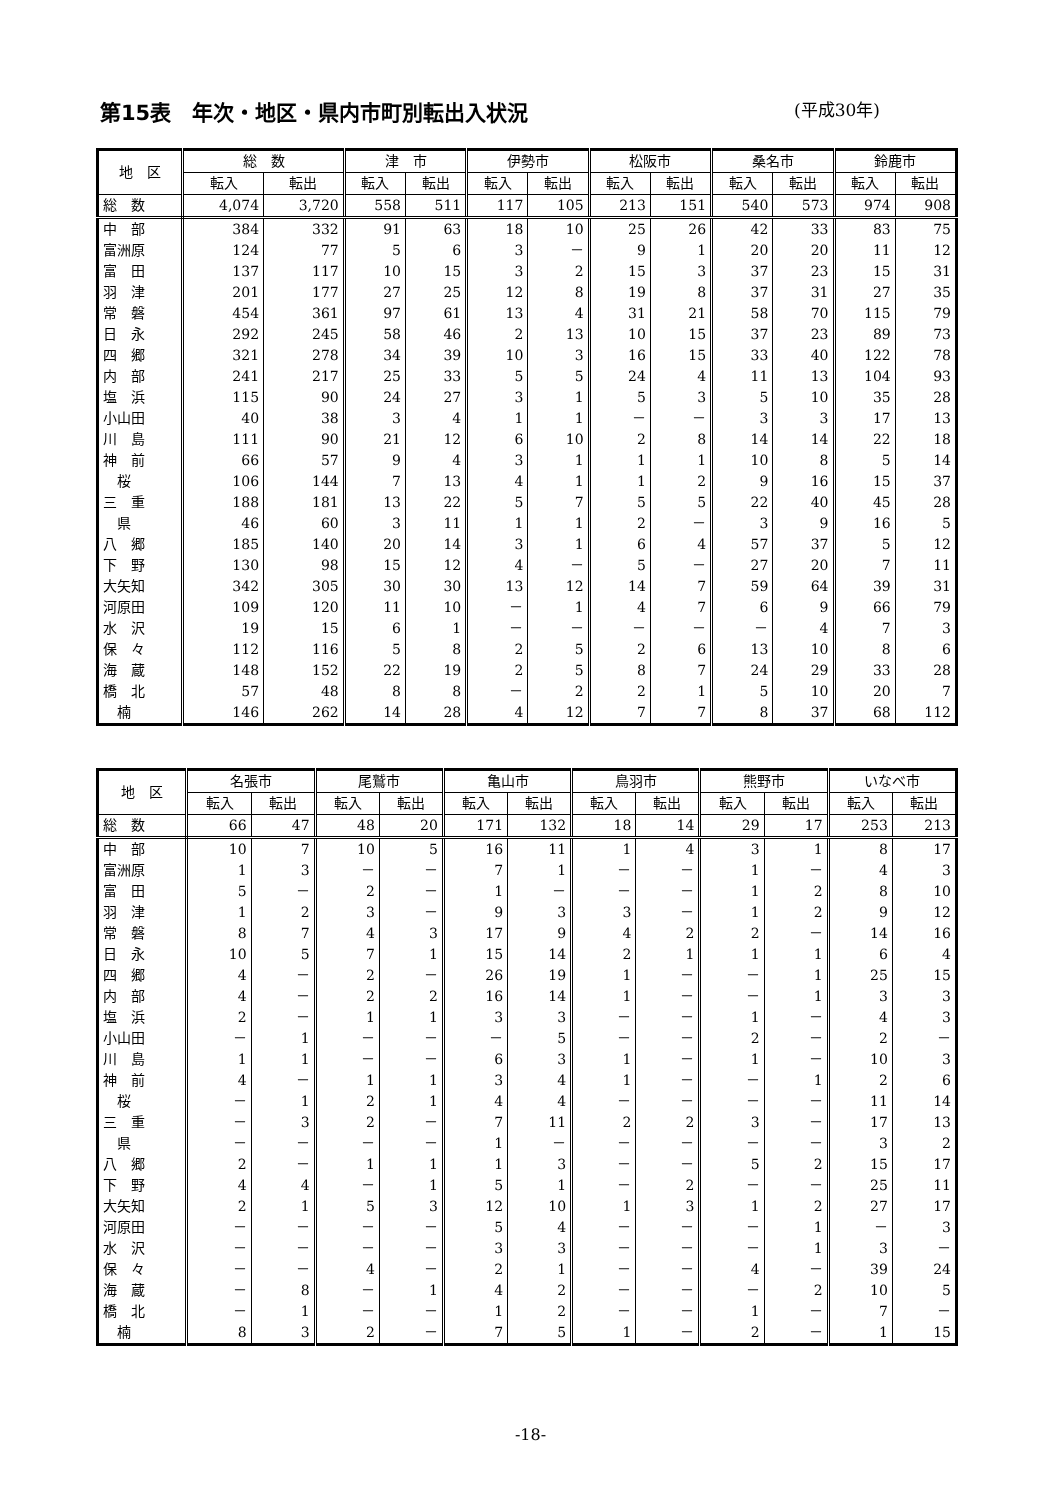第15表　年次・地区・県内市町別転出入状況 (平成30年)
| 地 区 | 総 数 | | 津 市 | | 伊勢市 | | 松阪市 | | 桑名市 | | 鈴鹿市 | |
| --- | --- | --- | --- | --- | --- | --- | --- | --- | --- | --- | --- | --- |
| | 転入 | 転出 | 転入 | 転出 | 転入 | 転出 | 転入 | 転出 | 転入 | 転出 | 転入 | 転出 |
| 総 数 | 4,074 | 3,720 | 558 | 511 | 117 | 105 | 213 | 151 | 540 | 573 | 974 | 908 |
| 中 部 | 384 | 332 | 91 | 63 | 18 | 10 | 25 | 26 | 42 | 33 | 83 | 75 |
| 富洲原 | 124 | 77 | 5 | 6 | 3 | － | 9 | 1 | 20 | 20 | 11 | 12 |
| 富 田 | 137 | 117 | 10 | 15 | 3 | 2 | 15 | 3 | 37 | 23 | 15 | 31 |
| 羽 津 | 201 | 177 | 27 | 25 | 12 | 8 | 19 | 8 | 37 | 31 | 27 | 35 |
| 常 磐 | 454 | 361 | 97 | 61 | 13 | 4 | 31 | 21 | 58 | 70 | 115 | 79 |
| 日 永 | 292 | 245 | 58 | 46 | 2 | 13 | 10 | 15 | 37 | 23 | 89 | 73 |
| 四 郷 | 321 | 278 | 34 | 39 | 10 | 3 | 16 | 15 | 33 | 40 | 122 | 78 |
| 内 部 | 241 | 217 | 25 | 33 | 5 | 5 | 24 | 4 | 11 | 13 | 104 | 93 |
| 塩 浜 | 115 | 90 | 24 | 27 | 3 | 1 | 5 | 3 | 5 | 10 | 35 | 28 |
| 小山田 | 40 | 38 | 3 | 4 | 1 | 1 | － | － | 3 | 3 | 17 | 13 |
| 川 島 | 111 | 90 | 21 | 12 | 6 | 10 | 2 | 8 | 14 | 14 | 22 | 18 |
| 神 前 | 66 | 57 | 9 | 4 | 3 | 1 | 1 | 1 | 10 | 8 | 5 | 14 |
| 桜 | 106 | 144 | 7 | 13 | 4 | 1 | 1 | 2 | 9 | 16 | 15 | 37 |
| 三 重 | 188 | 181 | 13 | 22 | 5 | 7 | 5 | 5 | 22 | 40 | 45 | 28 |
| 県 | 46 | 60 | 3 | 11 | 1 | 1 | 2 | － | 3 | 9 | 16 | 5 |
| 八 郷 | 185 | 140 | 20 | 14 | 3 | 1 | 6 | 4 | 57 | 37 | 5 | 12 |
| 下 野 | 130 | 98 | 15 | 12 | 4 | － | 5 | － | 27 | 20 | 7 | 11 |
| 大矢知 | 342 | 305 | 30 | 30 | 13 | 12 | 14 | 7 | 59 | 64 | 39 | 31 |
| 河原田 | 109 | 120 | 11 | 10 | － | 1 | 4 | 7 | 6 | 9 | 66 | 79 |
| 水 沢 | 19 | 15 | 6 | 1 | － | － | － | － | － | 4 | 7 | 3 |
| 保 々 | 112 | 116 | 5 | 8 | 2 | 5 | 2 | 6 | 13 | 10 | 8 | 6 |
| 海 蔵 | 148 | 152 | 22 | 19 | 2 | 5 | 8 | 7 | 24 | 29 | 33 | 28 |
| 橋 北 | 57 | 48 | 8 | 8 | － | 2 | 2 | 1 | 5 | 10 | 20 | 7 |
| 楠 | 146 | 262 | 14 | 28 | 4 | 12 | 7 | 7 | 8 | 37 | 68 | 112 |
| 地 区 | 名張市 | | 尾鷲市 | | 亀山市 | | 鳥羽市 | | 熊野市 | | いなべ市 | |
| --- | --- | --- | --- | --- | --- | --- | --- | --- | --- | --- | --- | --- |
| | 転入 | 転出 | 転入 | 転出 | 転入 | 転出 | 転入 | 転出 | 転入 | 転出 | 転入 | 転出 |
| 総 数 | 66 | 47 | 48 | 20 | 171 | 132 | 18 | 14 | 29 | 17 | 253 | 213 |
| 中 部 | 10 | 7 | 10 | 5 | 16 | 11 | 1 | 4 | 3 | 1 | 8 | 17 |
| 富洲原 | 1 | 3 | － | － | 7 | 1 | － | － | 1 | － | 4 | 3 |
| 富 田 | 5 | － | 2 | － | 1 | － | － | － | 1 | 2 | 8 | 10 |
| 羽 津 | 1 | 2 | 3 | － | 9 | 3 | 3 | － | 1 | 2 | 9 | 12 |
| 常 磐 | 8 | 7 | 4 | 3 | 17 | 9 | 4 | 2 | 2 | － | 14 | 16 |
| 日 永 | 10 | 5 | 7 | 1 | 15 | 14 | 2 | 1 | 1 | 1 | 6 | 4 |
| 四 郷 | 4 | － | 2 | － | 26 | 19 | 1 | － | － | 1 | 25 | 15 |
| 内 部 | 4 | － | 2 | 2 | 16 | 14 | 1 | － | － | 1 | 3 | 3 |
| 塩 浜 | 2 | － | 1 | 1 | 3 | 3 | － | － | 1 | － | 4 | 3 |
| 小山田 | － | 1 | － | － | － | 5 | － | － | 2 | － | 2 | － |
| 川 島 | 1 | 1 | － | － | 6 | 3 | 1 | － | 1 | － | 10 | 3 |
| 神 前 | 4 | － | 1 | 1 | 3 | 4 | 1 | － | － | 1 | 2 | 6 |
| 桜 | － | 1 | 2 | 1 | 4 | 4 | － | － | － | － | 11 | 14 |
| 三 重 | － | 3 | 2 | － | 7 | 11 | 2 | 2 | 3 | － | 17 | 13 |
| 県 | － | － | － | － | 1 | － | － | － | － | － | 3 | 2 |
| 八 郷 | 2 | － | 1 | 1 | 1 | 3 | － | － | 5 | 2 | 15 | 17 |
| 下 野 | 4 | 4 | － | 1 | 5 | 1 | － | 2 | － | － | 25 | 11 |
| 大矢知 | 2 | 1 | 5 | 3 | 12 | 10 | 1 | 3 | 1 | 2 | 27 | 17 |
| 河原田 | － | － | － | － | 5 | 4 | － | － | － | 1 | － | 3 |
| 水 沢 | － | － | － | － | 3 | 3 | － | － | － | 1 | 3 | － |
| 保 々 | － | － | 4 | － | 2 | 1 | － | － | 4 | － | 39 | 24 |
| 海 蔵 | － | 8 | － | 1 | 4 | 2 | － | － | － | 2 | 10 | 5 |
| 橋 北 | － | 1 | － | － | 1 | 2 | － | － | 1 | － | 7 | － |
| 楠 | 8 | 3 | 2 | － | 7 | 5 | 1 | － | 2 | － | 1 | 15 |
-18-